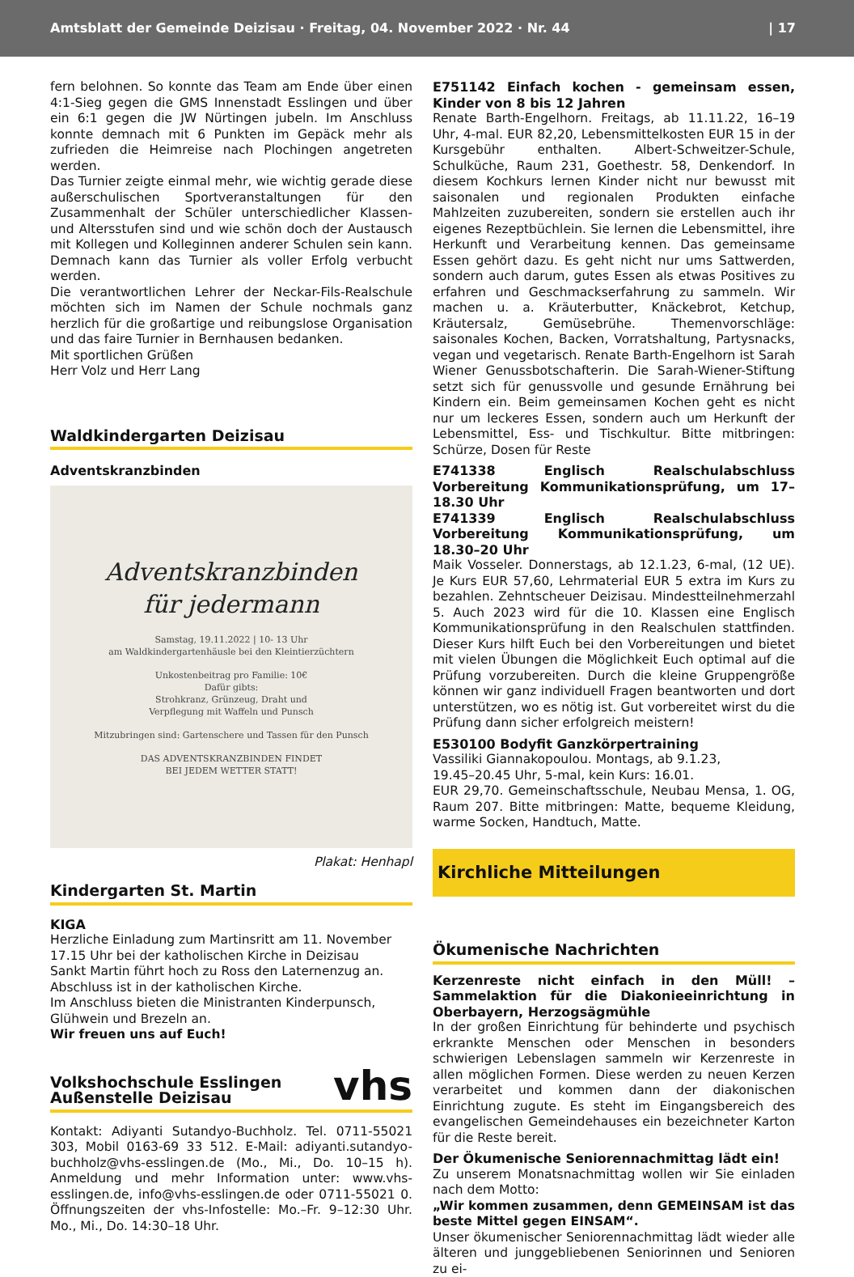Amtsblatt der Gemeinde Deizisau · Freitag, 04. November 2022 · Nr. 44 | 17
fern belohnen. So konnte das Team am Ende über einen 4:1-Sieg gegen die GMS Innenstadt Esslingen und über ein 6:1 gegen die JW Nürtingen jubeln. Im Anschluss konnte demnach mit 6 Punkten im Gepäck mehr als zufrieden die Heimreise nach Plochingen angetreten werden.
Das Turnier zeigte einmal mehr, wie wichtig gerade diese außerschulischen Sportveranstaltungen für den Zusammenhalt der Schüler unterschiedlicher Klassen- und Altersstufen sind und wie schön doch der Austausch mit Kollegen und Kolleginnen anderer Schulen sein kann. Demnach kann das Turnier als voller Erfolg verbucht werden.
Die verantwortlichen Lehrer der Neckar-Fils-Realschule möchten sich im Namen der Schule nochmals ganz herzlich für die großartige und reibungslose Organisation und das faire Turnier in Bernhausen bedanken.
Mit sportlichen Grüßen
Herr Volz und Herr Lang
Waldkindergarten Deizisau
Adventskranzbinden
Adventskranzbinden
für jedermann
Samstag, 19.11.2022 | 10- 13 Uhr
am Waldkindergartenhäusle bei den Kleintierzüchtern
Unkostenbeitrag pro Familie: 10€
Dafür gibts:
Strohkranz, Grünzeug, Draht und
Verpflegung mit Waffeln und Punsch
Mitzubringen sind: Gartenschere und Tassen für den Punsch
DAS ADVENTSKRANZBINDEN FINDET
BEI JEDEM WETTER STATT!
Plakat: Henhapl
Kindergarten St. Martin
KIGA
Herzliche Einladung zum Martinsritt am 11. November
17.15 Uhr bei der katholischen Kirche in Deizisau
Sankt Martin führt hoch zu Ross den Laternenzug an.
Abschluss ist in der katholischen Kirche.
Im Anschluss bieten die Ministranten Kinderpunsch,
Glühwein und Brezeln an.
Wir freuen uns auf Euch!
Volkshochschule Esslingen
Außenstelle Deizisau vhs
Kontakt: Adiyanti Sutandyo-Buchholz. Tel. 0711-55021 303, Mobil 0163-69 33 512. E-Mail: adiyanti.sutandyo-buchholz@vhs-esslingen.de (Mo., Mi., Do. 10–15 h). Anmeldung und mehr Information unter: www.vhs-esslingen.de, info@vhs-esslingen.de oder 0711-55021 0. Öffnungszeiten der vhs-Infostelle: Mo.–Fr. 9–12:30 Uhr. Mo., Mi., Do. 14:30–18 Uhr.
E751142 Einfach kochen - gemeinsam essen, Kinder von 8 bis 12 Jahren
Renate Barth-Engelhorn. Freitags, ab 11.11.22, 16–19 Uhr, 4-mal. EUR 82,20, Lebensmittelkosten EUR 15 in der Kursgebühr enthalten. Albert-Schweitzer-Schule, Schulküche, Raum 231, Goethestr. 58, Denkendorf. In diesem Kochkurs lernen Kinder nicht nur bewusst mit saisonalen und regionalen Produkten einfache Mahlzeiten zuzubereiten, sondern sie erstellen auch ihr eigenes Rezeptbüchlein. Sie lernen die Lebensmittel, ihre Herkunft und Verarbeitung kennen. Das gemeinsame Essen gehört dazu. Es geht nicht nur ums Sattwerden, sondern auch darum, gutes Essen als etwas Positives zu erfahren und Geschmackserfahrung zu sammeln. Wir machen u. a. Kräuterbutter, Knäckebrot, Ketchup, Kräutersalz, Gemüsebrühe. Themenvorschläge: saisonales Kochen, Backen, Vorratshaltung, Partysnacks, vegan und vegetarisch. Renate Barth-Engelhorn ist Sarah Wiener Genussbotschafterin. Die Sarah-Wiener-Stiftung setzt sich für genussvolle und gesunde Ernährung bei Kindern ein. Beim gemeinsamen Kochen geht es nicht nur um leckeres Essen, sondern auch um Herkunft der Lebensmittel, Ess- und Tischkultur. Bitte mitbringen: Schürze, Dosen für Reste
E741338 Englisch Realschulabschluss Vorbereitung Kommunikationsprüfung, um 17–18.30 Uhr
E741339 Englisch Realschulabschluss Vorbereitung Kommunikationsprüfung, um 18.30–20 Uhr
Maik Vosseler. Donnerstags, ab 12.1.23, 6-mal, (12 UE). Je Kurs EUR 57,60, Lehrmaterial EUR 5 extra im Kurs zu bezahlen. Zehntscheuer Deizisau. Mindestteilnehmerzahl 5. Auch 2023 wird für die 10. Klassen eine Englisch Kommunikationsprüfung in den Realschulen stattfinden. Dieser Kurs hilft Euch bei den Vorbereitungen und bietet mit vielen Übungen die Möglichkeit Euch optimal auf die Prüfung vorzubereiten. Durch die kleine Gruppengröße können wir ganz individuell Fragen beantworten und dort unterstützen, wo es nötig ist. Gut vorbereitet wirst du die Prüfung dann sicher erfolgreich meistern!
E530100 Bodyfit Ganzkörpertraining
Vassiliki Giannakopoulou. Montags, ab 9.1.23,
19.45–20.45 Uhr, 5-mal, kein Kurs: 16.01.
EUR 29,70. Gemeinschaftsschule, Neubau Mensa, 1. OG, Raum 207. Bitte mitbringen: Matte, bequeme Kleidung, warme Socken, Handtuch, Matte.
Kirchliche Mitteilungen
Ökumenische Nachrichten
Kerzenreste nicht einfach in den Müll! – Sammelaktion für die Diakonieeinrichtung in Oberbayern, Herzogsägmühle
In der großen Einrichtung für behinderte und psychisch erkrankte Menschen oder Menschen in besonders schwierigen Lebenslagen sammeln wir Kerzenreste in allen möglichen Formen. Diese werden zu neuen Kerzen verarbeitet und kommen dann der diakonischen Einrichtung zugute. Es steht im Eingangsbereich des evangelischen Gemeindehauses ein bezeichneter Karton für die Reste bereit.
Der Ökumenische Seniorennachmittag lädt ein!
Zu unserem Monatsnachmittag wollen wir Sie einladen nach dem Motto:
„Wir kommen zusammen, denn GEMEINSAM ist das beste Mittel gegen EINSAM“.
Unser ökumenischer Seniorennachmittag lädt wieder alle älteren und junggebliebenen Seniorinnen und Senioren zu ei-